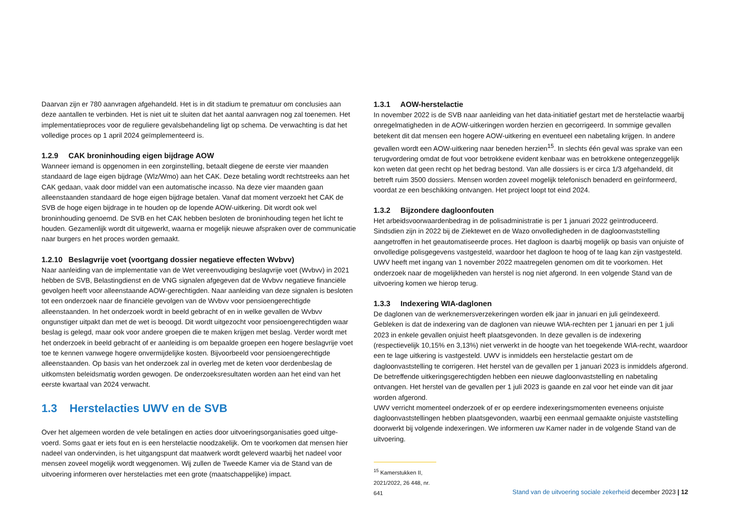Daarvan zijn er 780 aanvragen afgehandeld. Het is in dit stadium te prematuur om conclusies aan deze aantallen te verbinden. Het is niet uit te sluiten dat het aantal aanvragen nog zal toenemen. Het implementatieproces voor de reguliere gevalsbehandeling ligt op schema. De verwachting is dat het volledige proces op 1 april 2024 geïmplementeerd is.
1.2.9 CAK broninhouding eigen bijdrage AOW
Wanneer iemand is opgenomen in een zorginstelling, betaalt diegene de eerste vier maanden standaard de lage eigen bijdrage (Wlz/Wmo) aan het CAK. Deze betaling wordt rechtstreeks aan het CAK gedaan, vaak door middel van een automatische incasso. Na deze vier maanden gaan alleenstaanden standaard de hoge eigen bijdrage betalen. Vanaf dat moment verzoekt het CAK de SVB de hoge eigen bijdrage in te houden op de lopende AOW-uitkering. Dit wordt ook wel broninhouding genoemd. De SVB en het CAK hebben besloten de broninhouding tegen het licht te houden. Gezamenlijk wordt dit uitgewerkt, waarna er mogelijk nieuwe afspraken over de communicatie naar burgers en het proces worden gemaakt.
1.2.10 Beslagvrije voet (voortgang dossier negatieve effecten Wvbvv)
Naar aanleiding van de implementatie van de Wet vereenvoudiging beslagvrije voet (Wvbvv) in 2021 hebben de SVB, Belastingdienst en de VNG signalen afgegeven dat de Wvbvv negatieve financiële gevolgen heeft voor alleenstaande AOW-gerechtigden. Naar aanleiding van deze signalen is besloten tot een onderzoek naar de financiële gevolgen van de Wvbvv voor pensioengerechtigde alleenstaanden. In het onderzoek wordt in beeld gebracht of en in welke gevallen de Wvbvv ongunstiger uitpakt dan met de wet is beoogd. Dit wordt uitgezocht voor pensioengerechtigden waar beslag is gelegd, maar ook voor andere groepen die te maken krijgen met beslag. Verder wordt met het onderzoek in beeld gebracht of er aanleiding is om bepaalde groepen een hogere beslagvrije voet toe te kennen vanwege hogere onvermijdelijke kosten. Bijvoorbeeld voor pensioengerechtigde alleenstaanden. Op basis van het onderzoek zal in overleg met de keten voor derdenbeslag de uitkomsten beleidsmatig worden gewogen. De onderzoeksresultaten worden aan het eind van het eerste kwartaal van 2024 verwacht.
1.3 Herstelacties UWV en de SVB
Over het algemeen worden de vele betalingen en acties door uitvoeringsorganisaties goed uitge-voerd. Soms gaat er iets fout en is een herstelactie noodzakelijk. Om te voorkomen dat mensen hier nadeel van ondervinden, is het uitgangspunt dat maatwerk wordt geleverd waarbij het nadeel voor mensen zoveel mogelijk wordt weggenomen. Wij zullen de Tweede Kamer via de Stand van de uitvoering informeren over herstelacties met een grote (maatschappelijke) impact.
1.3.1 AOW-herstelactie
In november 2022 is de SVB naar aanleiding van het data-initiatief gestart met de herstelactie waarbij onregelmatigheden in de AOW-uitkeringen worden herzien en gecorrigeerd. In sommige gevallen betekent dit dat mensen een hogere AOW-uitkering en eventueel een nabetaling krijgen. In andere gevallen wordt een AOW-uitkering naar beneden herzien<sup>15</sup>. In slechts één geval was sprake van een terugvordering omdat de fout voor betrokkene evident kenbaar was en betrokkene ontegenzeggelijk kon weten dat geen recht op het bedrag bestond. Van alle dossiers is er circa 1/3 afgehandeld, dit betreft ruim 3500 dossiers. Mensen worden zoveel mogelijk telefonisch benaderd en geïnformeerd, voordat ze een beschikking ontvangen. Het project loopt tot eind 2024.
1.3.2 Bijzondere dagloonfouten
Het arbeidsvoorwaardenbedrag in de polisadministratie is per 1 januari 2022 geïntroduceerd. Sindsdien zijn in 2022 bij de Ziektewet en de Wazo onvolledigheden in de dagloonvaststelling aangetroffen in het geautomatiseerde proces. Het dagloon is daarbij mogelijk op basis van onjuiste of onvolledige polisgegevens vastgesteld, waardoor het dagloon te hoog of te laag kan zijn vastgesteld. UWV heeft met ingang van 1 november 2022 maatregelen genomen om dit te voorkomen. Het onderzoek naar de mogelijkheden van herstel is nog niet afgerond. In een volgende Stand van de uitvoering komen we hierop terug.
1.3.3 Indexering WIA-daglonen
De daglonen van de werknemersverzekeringen worden elk jaar in januari en juli geïndexeerd. Gebleken is dat de indexering van de daglonen van nieuwe WIA-rechten per 1 januari en per 1 juli 2023 in enkele gevallen onjuist heeft plaatsgevonden. In deze gevallen is de indexering (respectievelijk 10,15% en 3,13%) niet verwerkt in de hoogte van het toegekende WIA-recht, waardoor een te lage uitkering is vastgesteld. UWV is inmiddels een herstelactie gestart om de dagloonvaststelling te corrigeren. Het herstel van de gevallen per 1 januari 2023 is inmiddels afgerond. De betreffende uitkeringsgerechtigden hebben een nieuwe dagloonvaststelling en nabetaling ontvangen. Het herstel van de gevallen per 1 juli 2023 is gaande en zal voor het einde van dit jaar worden afgerond.
UWV verricht momenteel onderzoek of er op eerdere indexeringsmomenten eveneens onjuiste dagloonvaststellingen hebben plaatsgevonden, waarbij een eenmaal gemaakte onjuiste vaststelling doorwerkt bij volgende indexeringen. We informeren uw Kamer nader in de volgende Stand van de uitvoering.
<sup>15</sup> Kamerstukken II, 2021/2022, 26 448, nr. 641
Stand van de uitvoering sociale zekerheid december 2023 | 12